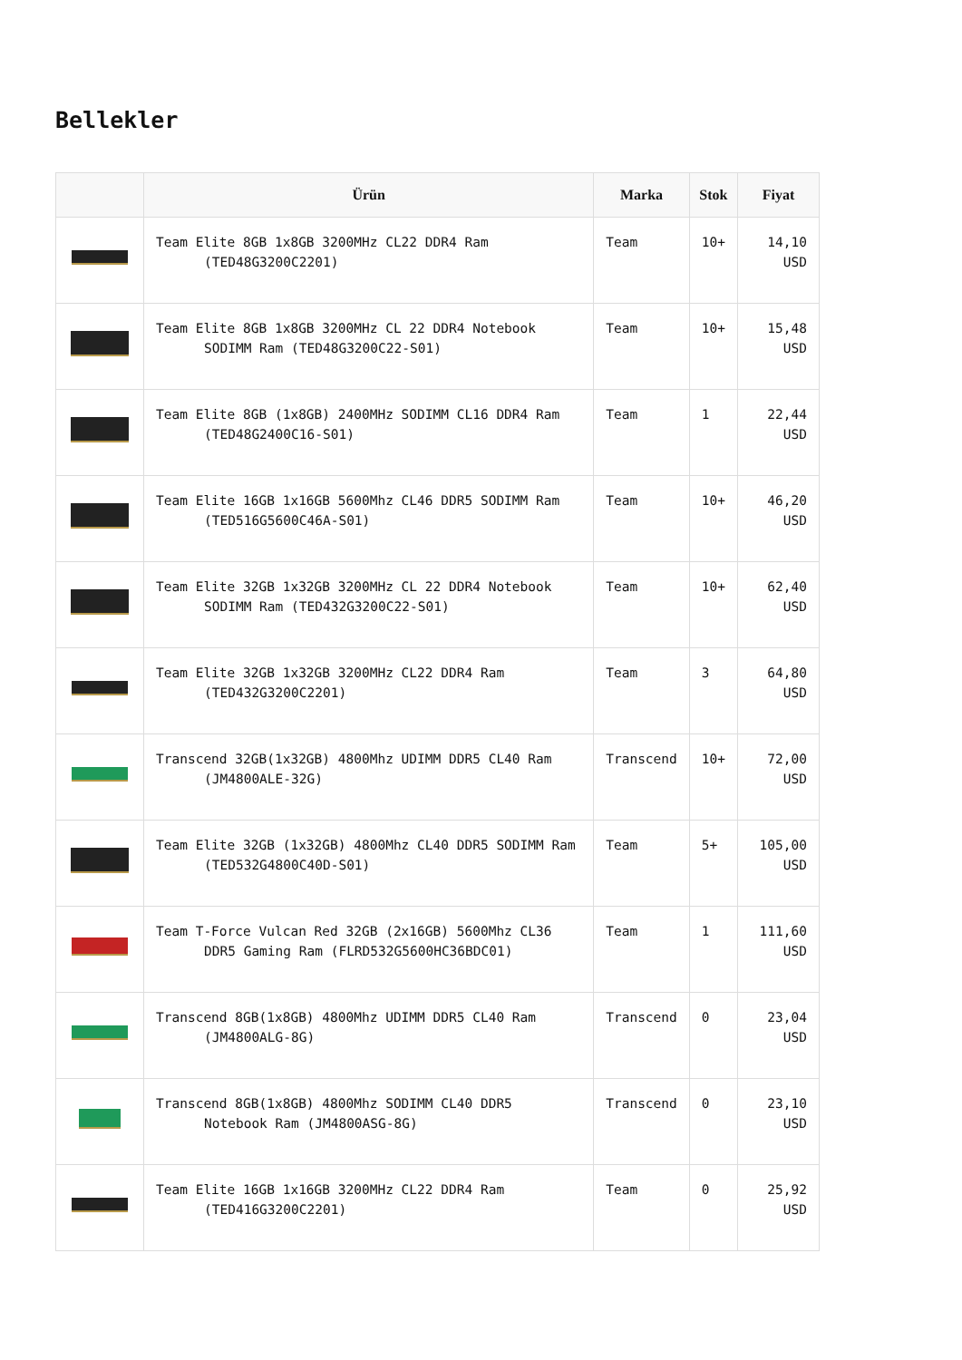Bellekler
| | Ürün | Marka | Stok | Fiyat |
| --- | --- | --- | --- | --- |
| | Team Elite 8GB 1x8GB 3200MHz CL22 DDR4 Ram (TED48G3200C2201) | Team | 10+ | 14,10 USD |
| | Team Elite 8GB 1x8GB 3200MHz CL 22 DDR4 Notebook SODIMM Ram (TED48G3200C22-S01) | Team | 10+ | 15,48 USD |
| | Team Elite 8GB (1x8GB) 2400MHz SODIMM CL16 DDR4 Ram (TED48G2400C16-S01) | Team | 1 | 22,44 USD |
| | Team Elite 16GB 1x16GB 5600Mhz CL46 DDR5 SODIMM Ram (TED516G5600C46A-S01) | Team | 10+ | 46,20 USD |
| | Team Elite 32GB 1x32GB 3200MHz CL 22 DDR4 Notebook SODIMM Ram (TED432G3200C22-S01) | Team | 10+ | 62,40 USD |
| | Team Elite 32GB 1x32GB 3200MHz CL22 DDR4 Ram (TED432G3200C2201) | Team | 3 | 64,80 USD |
| | Transcend 32GB(1x32GB) 4800Mhz UDIMM DDR5 CL40 Ram (JM4800ALE-32G) | Transcend | 10+ | 72,00 USD |
| | Team Elite 32GB (1x32GB) 4800Mhz CL40 DDR5 SODIMM Ram (TED532G4800C40D-S01) | Team | 5+ | 105,00 USD |
| | Team T-Force Vulcan Red 32GB (2x16GB) 5600Mhz CL36 DDR5 Gaming Ram (FLRD532G5600HC36BDC01) | Team | 1 | 111,60 USD |
| | Transcend 8GB(1x8GB) 4800Mhz UDIMM DDR5 CL40 Ram (JM4800ALG-8G) | Transcend | 0 | 23,04 USD |
| | Transcend 8GB(1x8GB) 4800Mhz SODIMM CL40 DDR5 Notebook Ram (JM4800ASG-8G) | Transcend | 0 | 23,10 USD |
| | Team Elite 16GB 1x16GB 3200MHz CL22 DDR4 Ram (TED416G3200C2201) | Team | 0 | 25,92 USD |